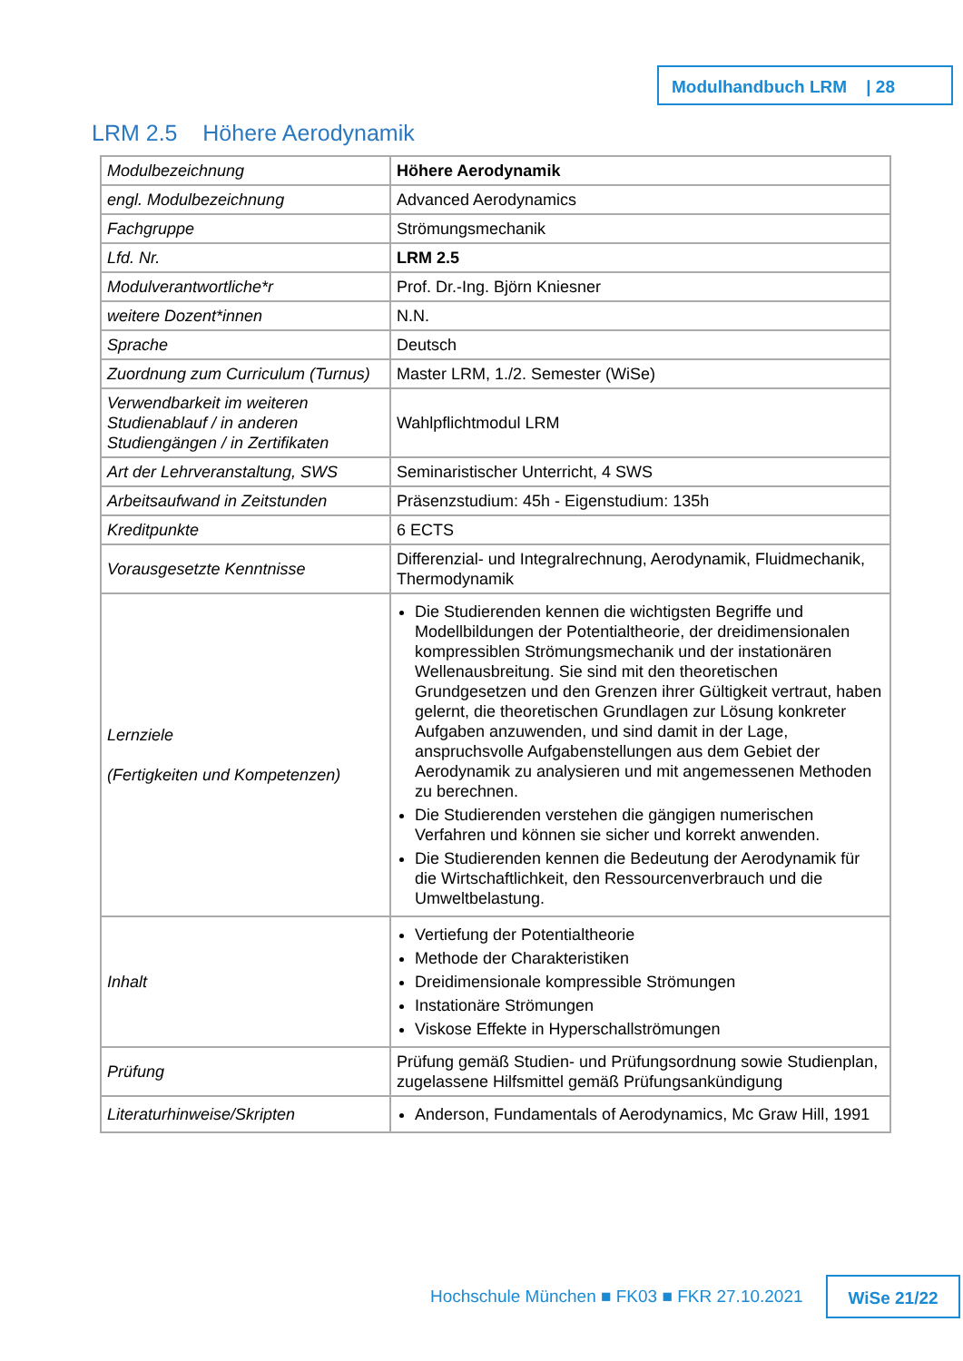Modulhandbuch LRM | 28
LRM 2.5 Höhere Aerodynamik
| Modulbezeichnung | Höhere Aerodynamik |
| engl. Modulbezeichnung | Advanced Aerodynamics |
| Fachgruppe | Strömungsmechanik |
| Lfd. Nr. | LRM 2.5 |
| Modulverantwortliche*r | Prof. Dr.-Ing. Björn Kniesner |
| weitere Dozent*innen | N.N. |
| Sprache | Deutsch |
| Zuordnung zum Curriculum (Turnus) | Master LRM, 1./2. Semester (WiSe) |
| Verwendbarkeit im weiteren Studienablauf / in anderen Studiengängen / in Zertifikaten | Wahlpflichtmodul LRM |
| Art der Lehrveranstaltung, SWS | Seminaristischer Unterricht, 4 SWS |
| Arbeitsaufwand in Zeitstunden | Präsenzstudium: 45h - Eigenstudium: 135h |
| Kreditpunkte | 6 ECTS |
| Vorausgesetzte Kenntnisse | Differenzial- und Integralrechnung, Aerodynamik, Fluidmechanik, Thermodynamik |
| Lernziele (Fertigkeiten und Kompetenzen) | Die Studierenden kennen die wichtigsten Begriffe und Modellbildungen der Potentialtheorie, der dreidimensionalen kompressiblen Strömungsmechanik und der instationären Wellenausbreitung. Sie sind mit den theoretischen Grundgesetzen und den Grenzen ihrer Gültigkeit vertraut, haben gelernt, die theoretischen Grundlagen zur Lösung konkreter Aufgaben anzuwenden, und sind damit in der Lage, anspruchsvolle Aufgabenstellungen aus dem Gebiet der Aerodynamik zu analysieren und mit angemessenen Methoden zu berechnen. Die Studierenden verstehen die gängigen numerischen Verfahren und können sie sicher und korrekt anwenden. Die Studierenden kennen die Bedeutung der Aerodynamik für die Wirtschaftlichkeit, den Ressourcenverbrauch und die Umweltbelastung. |
| Inhalt | Vertiefung der Potentialtheorie Methode der Charakteristiken Dreidimensionale kompressible Strömungen Instationäre Strömungen Viskose Effekte in Hyperschallströmungen |
| Prüfung | Prüfung gemäß Studien- und Prüfungsordnung sowie Studienplan, zugelassene Hilfsmittel gemäß Prüfungsankündigung |
| Literaturhinweise/Skripten | Anderson, Fundamentals of Aerodynamics, Mc Graw Hill, 1991 |
Hochschule München ■ FK03 ■ FKR 27.10.2021
WiSe 21/22